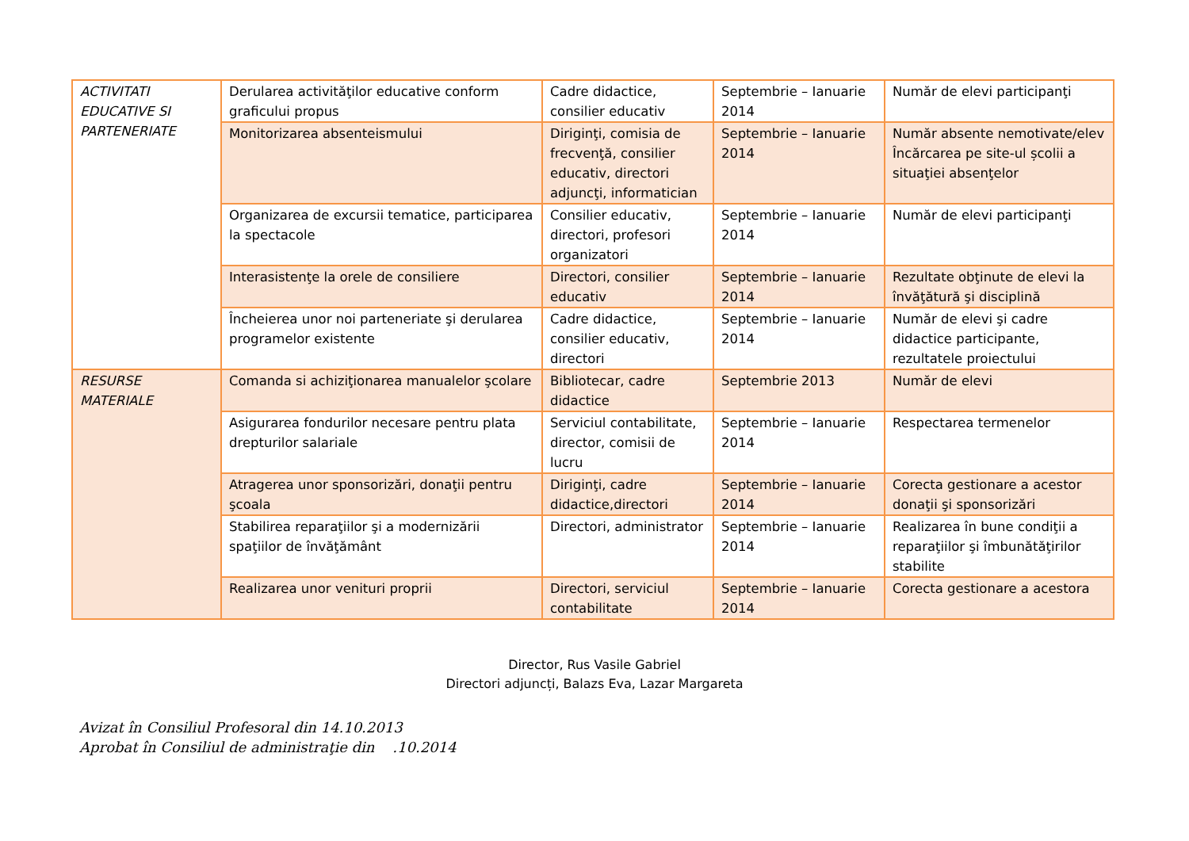| ACTIVITATI EDUCATIVE SI PARTENERIATE | Derularea activităţilor educative conform graficului propus | Cadre didactice, consilier educativ | Septembrie – Ianuarie 2014 | Număr de elevi participanţi |
| | Monitorizarea absenteismului | Diriginţi, comisia de frecvenţă, consilier educativ, directori adjuncţi, informatician | Septembrie – Ianuarie 2014 | Număr absente nemotivate/elev Încărcarea pe site-ul școlii a situaţiei absenţelor |
| | Organizarea de excursii tematice, participarea la spectacole | Consilier educativ, directori, profesori organizatori | Septembrie – Ianuarie 2014 | Număr de elevi participanţi |
| | Interasistenţe la orele de consiliere | Directori, consilier educativ | Septembrie – Ianuarie 2014 | Rezultate obţinute de elevi la învăţătură şi disciplină |
| | Încheierea unor noi parteneriate şi derularea programelor existente | Cadre didactice, consilier educativ, directori | Septembrie – Ianuarie 2014 | Număr de elevi şi cadre didactice participante, rezultatele proiectului |
| RESURSE MATERIALE | Comanda si achiziţionarea manualelor şcolare | Bibliotecar, cadre didactice | Septembrie 2013 | Număr de elevi |
| | Asigurarea fondurilor necesare pentru plata drepturilor salariale | Serviciul contabilitate, director, comisii de lucru | Septembrie – Ianuarie 2014 | Respectarea termenelor |
| | Atragerea unor sponsorizări, donaţii pentru şcoala | Diriginţi, cadre didactice,directori | Septembrie – Ianuarie 2014 | Corecta gestionare a acestor donaţii şi sponsorizări |
| | Stabilirea reparaţiilor şi a modernizării spaţiilor de învăţământ | Directori, administrator | Septembrie – Ianuarie 2014 | Realizarea în bune condiţii a reparaţiilor şi îmbunătăţirilor stabilite |
| | Realizarea unor venituri proprii | Directori, serviciul contabilitate | Septembrie – Ianuarie 2014 | Corecta gestionare a acestora |
Director, Rus Vasile Gabriel
Directori adjuncți, Balazs Eva, Lazar Margareta
Avizat în Consiliul Profesoral din 14.10.2013
Aprobat în Consiliul de administraţie din .10.2014